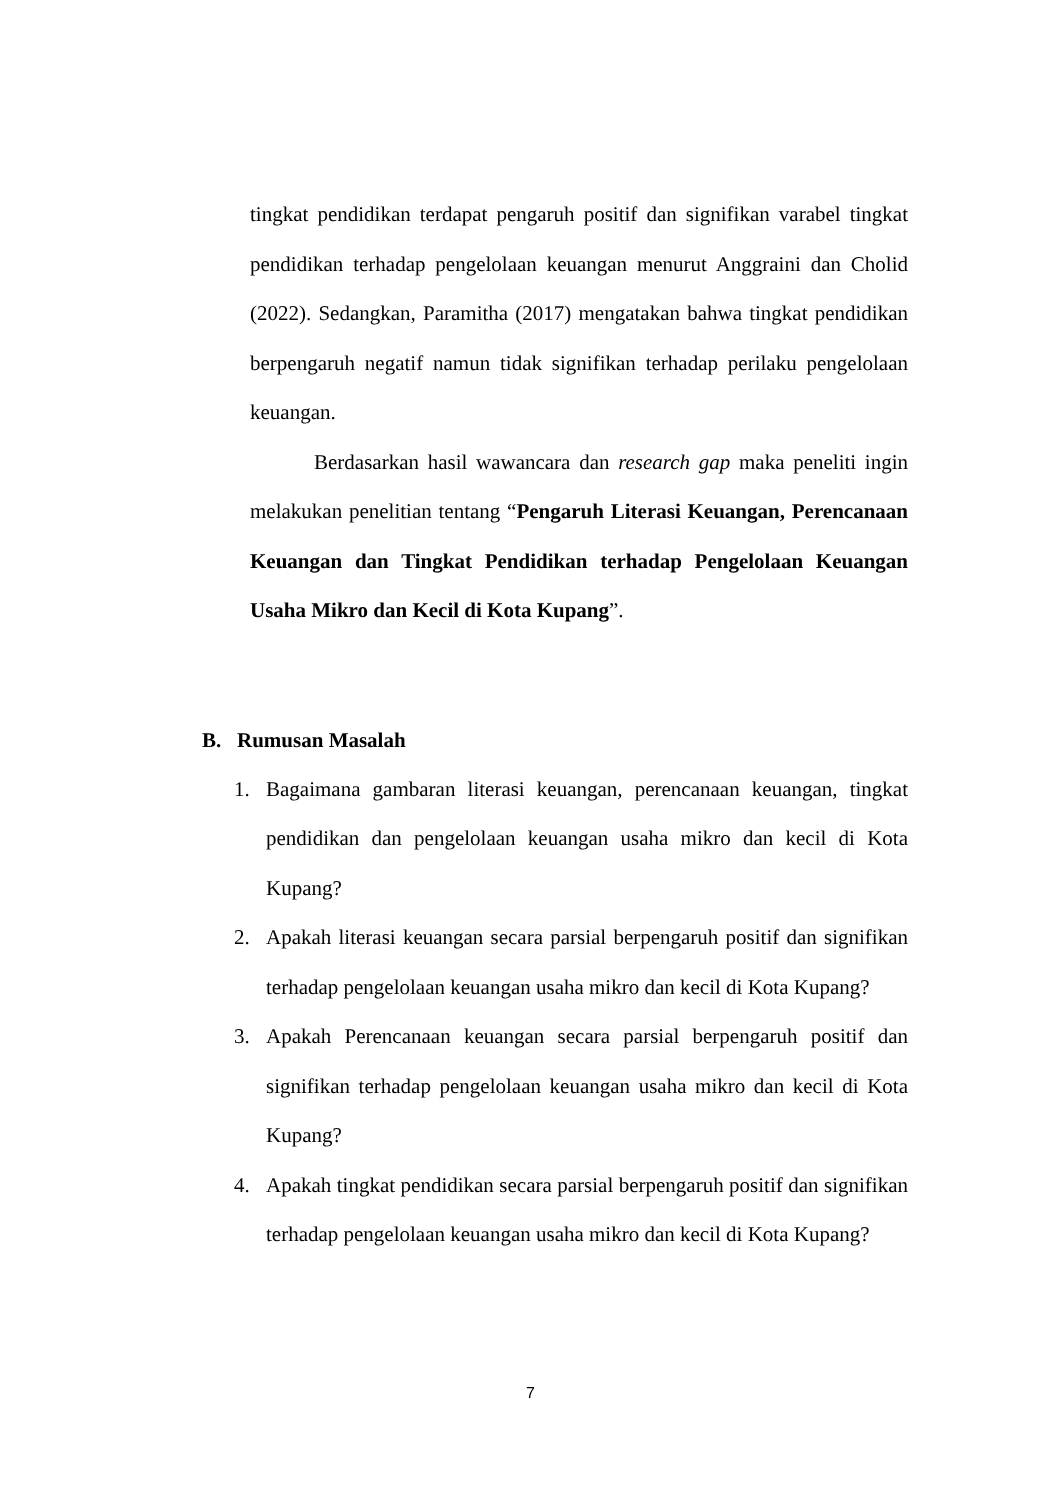tingkat pendidikan terdapat pengaruh positif dan signifikan varabel tingkat pendidikan terhadap pengelolaan keuangan menurut Anggraini dan Cholid (2022). Sedangkan, Paramitha (2017) mengatakan bahwa tingkat pendidikan berpengaruh negatif namun tidak signifikan terhadap perilaku pengelolaan keuangan.
Berdasarkan hasil wawancara dan research gap maka peneliti ingin melakukan penelitian tentang “Pengaruh Literasi Keuangan, Perencanaan Keuangan dan Tingkat Pendidikan terhadap Pengelolaan Keuangan Usaha Mikro dan Kecil di Kota Kupang”.
B. Rumusan Masalah
1. Bagaimana gambaran literasi keuangan, perencanaan keuangan, tingkat pendidikan dan pengelolaan keuangan usaha mikro dan kecil di Kota Kupang?
2. Apakah literasi keuangan secara parsial berpengaruh positif dan signifikan terhadap pengelolaan keuangan usaha mikro dan kecil di Kota Kupang?
3. Apakah Perencanaan keuangan secara parsial berpengaruh positif dan signifikan terhadap pengelolaan keuangan usaha mikro dan kecil di Kota Kupang?
4. Apakah tingkat pendidikan secara parsial berpengaruh positif dan signifikan terhadap pengelolaan keuangan usaha mikro dan kecil di Kota Kupang?
7